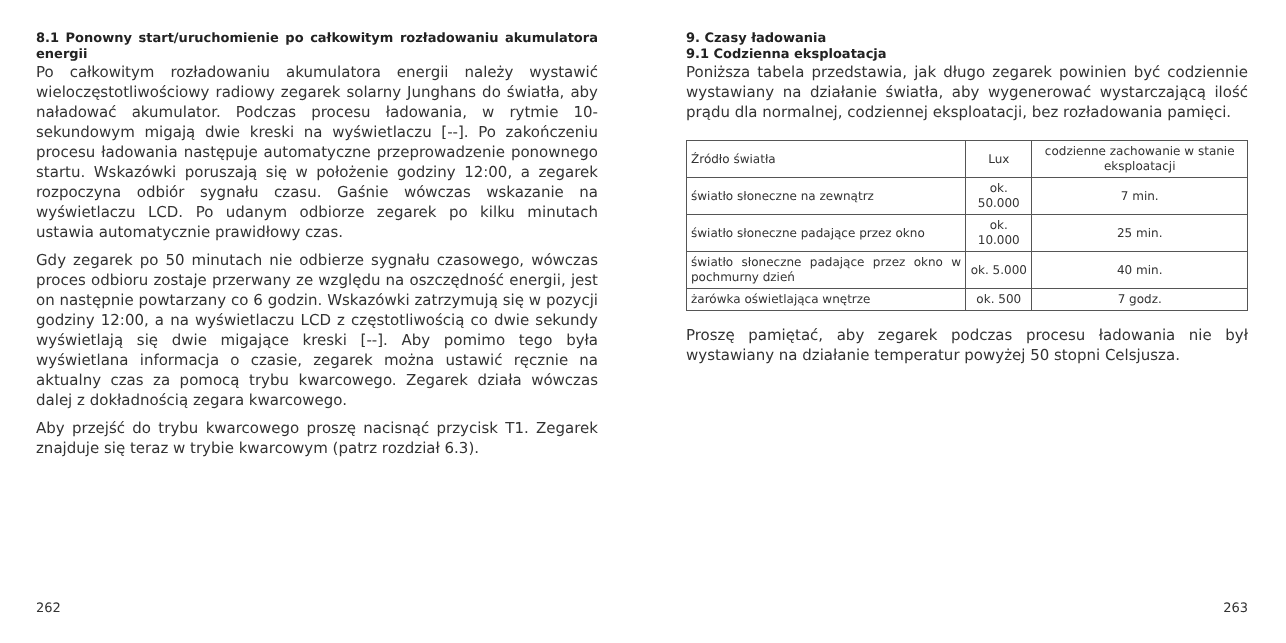8.1 Ponowny start/uruchomienie po całkowitym rozładowaniu akumulatora energii
Po całkowitym rozładowaniu akumulatora energii należy wystawić wieloczęstotliwościowy radiowy zegarek solarny Junghans do światła, aby naładować akumulator. Podczas procesu ładowania, w rytmie 10-sekundowym migają dwie kreski na wyświetlaczu [--]. Po zakończeniu procesu ładowania następuje automatyczne przeprowadzenie ponownego startu. Wskazówki poruszają się w położenie godziny 12:00, a zegarek rozpoczyna odbiór sygnału czasu. Gaśnie wówczas wskazanie na wyświetlaczu LCD. Po udanym odbiorze zegarek po kilku minutach ustawia automatycznie prawidłowy czas.
Gdy zegarek po 50 minutach nie odbierze sygnału czasowego, wówczas proces odbioru zostaje przerwany ze względu na oszczędność energii, jest on następnie powtarzany co 6 godzin. Wskazówki zatrzymują się w pozycji godziny 12:00, a na wyświetlaczu LCD z częstotliwością co dwie sekundy wyświetlają się dwie migające kreski [--]. Aby pomimo tego była wyświetlana informacja o czasie, zegarek można ustawić ręcznie na aktualny czas za pomocą trybu kwarcowego. Zegarek działa wówczas dalej z dokładnością zegara kwarcowego.
Aby przejść do trybu kwarcowego proszę nacisnąć przycisk T1. Zegarek znajduje się teraz w trybie kwarcowym (patrz rozdział 6.3).
9. Czasy ładowania
9.1 Codzienna eksploatacja
Poniższa tabela przedstawia, jak długo zegarek powinien być codziennie wystawiany na działanie światła, aby wygenerować wystarczającą ilość prądu dla normalnej, codziennej eksploatacji, bez rozładowania pamięci.
| Źródło światła | Lux | codzienne zachowanie w stanie eksploatacji |
| --- | --- | --- |
| światło słoneczne na zewnątrz | ok. 50.000 | 7 min. |
| światło słoneczne padające przez okno | ok. 10.000 | 25 min. |
| światło słoneczne padające przez okno w pochmurny dzień | ok. 5.000 | 40 min. |
| żarówka oświetlająca wnętrze | ok. 500 | 7 godz. |
Proszę pamiętać, aby zegarek podczas procesu ładowania nie był wystawiany na działanie temperatur powyżej 50 stopni Celsjusza.
262 263